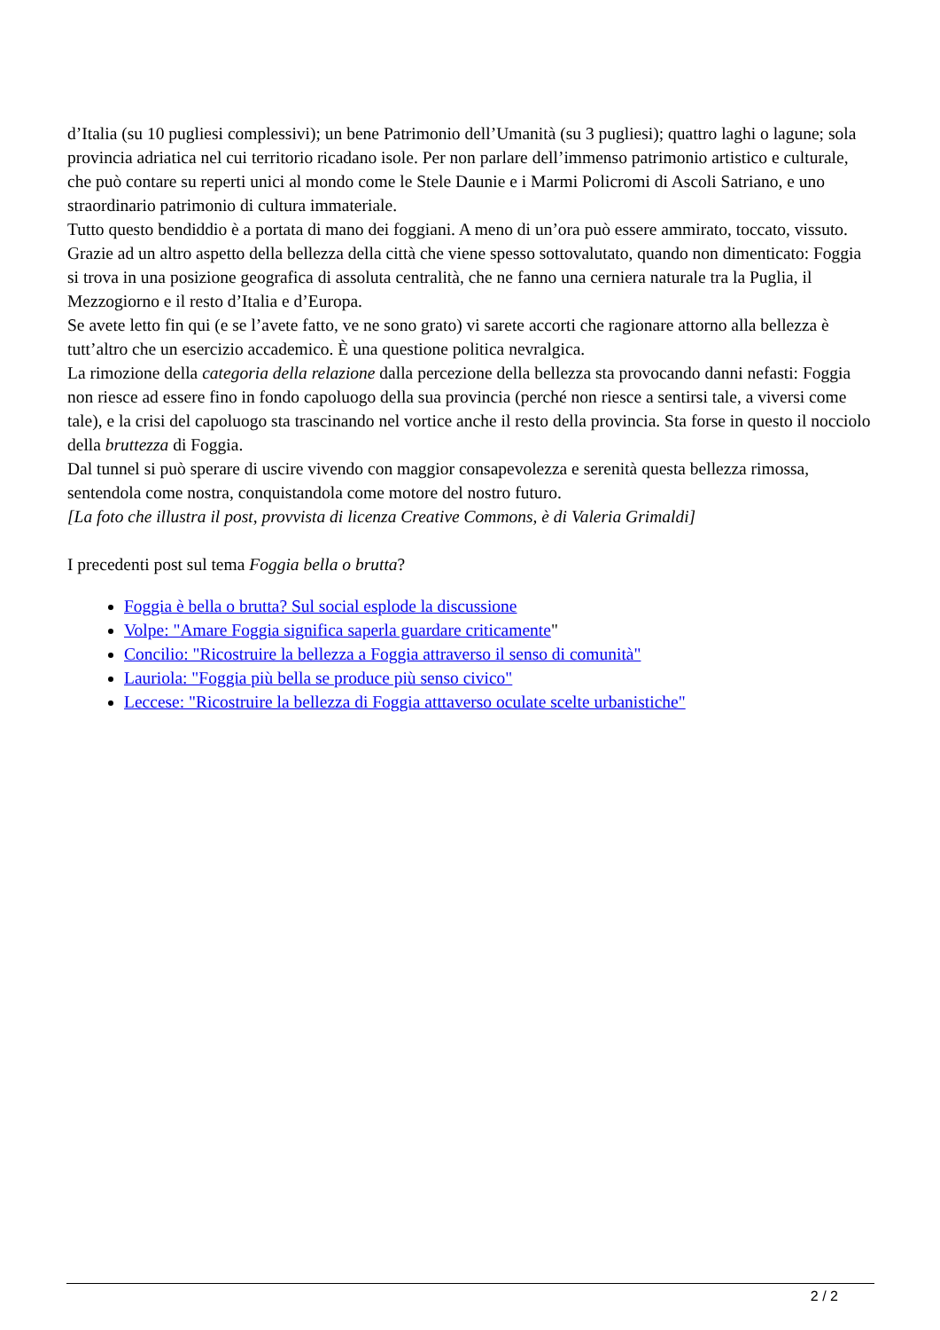d’Italia (su 10 pugliesi complessivi); un bene Patrimonio dell’Umanità (su 3 pugliesi); quattro laghi o lagune; sola provincia adriatica nel cui territorio ricadano isole. Per non parlare dell’immenso patrimonio artistico e culturale, che può contare su reperti unici al mondo come le Stele Daunie e i Marmi Policromi di Ascoli Satriano, e uno straordinario patrimonio di cultura immateriale.
Tutto questo bendiddio è a portata di mano dei foggiani. A meno di un’ora può essere ammirato, toccato, vissuto. Grazie ad un altro aspetto della bellezza della città che viene spesso sottovalutato, quando non dimenticato: Foggia si trova in una posizione geografica di assoluta centralità, che ne fanno una cerniera naturale tra la Puglia, il Mezzogiorno e il resto d’Italia e d’Europa.
Se avete letto fin qui (e se l’avete fatto, ve ne sono grato) vi sarete accorti che ragionare attorno alla bellezza è tutt’altro che un esercizio accademico. È una questione politica nevralgica.
La rimozione della categoria della relazione dalla percezione della bellezza sta provocando danni nefasti: Foggia non riesce ad essere fino in fondo capoluogo della sua provincia (perché non riesce a sentirsi tale, a viversi come tale), e la crisi del capoluogo sta trascinando nel vortice anche il resto della provincia. Sta forse in questo il nocciolo della bruttezza di Foggia.
Dal tunnel si può sperare di uscire vivendo con maggior consapevolezza e serenità questa bellezza rimossa, sentendola come nostra, conquistandola come motore del nostro futuro.
[La foto che illustra il post, provvista di licenza Creative Commons, è di Valeria Grimaldi]
I precedenti post sul tema Foggia bella o brutta?
Foggia è bella o brutta? Sul social esplode la discussione
Volpe: "Amare Foggia significa saperla guardare criticamente"
Concilio: "Ricostruire la bellezza a Foggia attraverso il senso di comunità"
Lauriola: "Foggia più bella se produce più senso civico"
Leccese: "Ricostruire la bellezza di Foggia atttaverso oculate scelte urbanistiche"
2 / 2